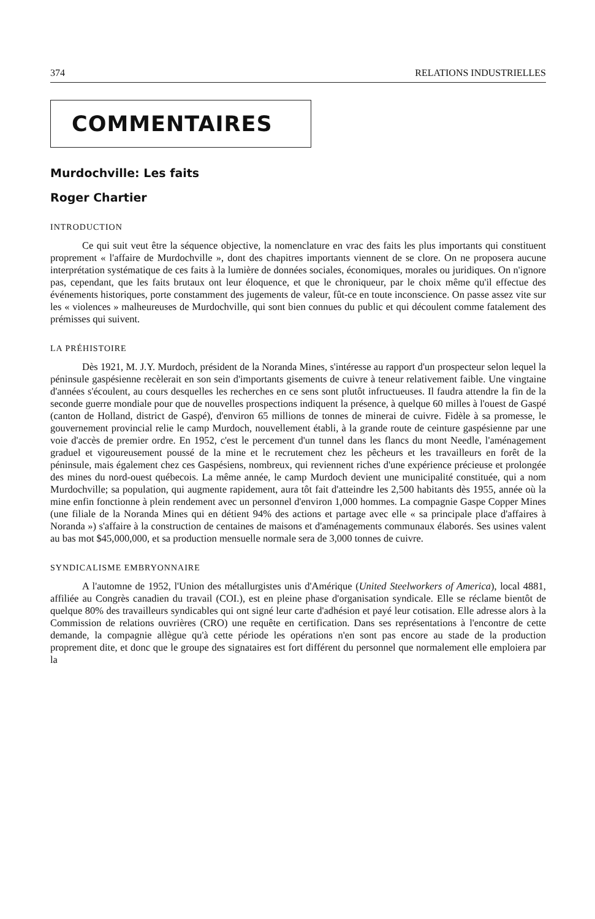374 RELATIONS INDUSTRIELLES
COMMENTAIRES
Murdochville: Les faits
Roger Chartier
INTRODUCTION
Ce qui suit veut être la séquence objective, la nomenclature en vrac des faits les plus importants qui constituent proprement « l'affaire de Murdochville », dont des chapitres importants viennent de se clore. On ne proposera aucune interprétation systématique de ces faits à la lumière de données sociales, économiques, morales ou juridiques. On n'ignore pas, cependant, que les faits brutaux ont leur éloquence, et que le chroniqueur, par le choix même qu'il effectue des événements historiques, porte constamment des jugements de valeur, fût-ce en toute inconscience. On passe assez vite sur les « violences » malheureuses de Murdochville, qui sont bien connues du public et qui découlent comme fatalement des prémisses qui suivent.
LA PRÉHISTOIRE
Dès 1921, M. J.Y. Murdoch, président de la Noranda Mines, s'intéresse au rapport d'un prospecteur selon lequel la péninsule gaspésienne recèlerait en son sein d'importants gisements de cuivre à teneur relativement faible. Une vingtaine d'années s'écoulent, au cours desquelles les recherches en ce sens sont plutôt infructueuses. Il faudra attendre la fin de la seconde guerre mondiale pour que de nouvelles prospections indiquent la présence, à quelque 60 milles à l'ouest de Gaspé (canton de Holland, district de Gaspé), d'environ 65 millions de tonnes de minerai de cuivre. Fidèle à sa promesse, le gouvernement provincial relie le camp Murdoch, nouvellement établi, à la grande route de ceinture gaspésienne par une voie d'accès de premier ordre. En 1952, c'est le percement d'un tunnel dans les flancs du mont Needle, l'aménagement graduel et vigoureusement poussé de la mine et le recrutement chez les pêcheurs et les travailleurs en forêt de la péninsule, mais également chez ces Gaspésiens, nombreux, qui reviennent riches d'une expérience précieuse et prolongée des mines du nord-ouest québecois. La même année, le camp Murdoch devient une municipalité constituée, qui a nom Murdochville; sa population, qui augmente rapidement, aura tôt fait d'atteindre les 2,500 habitants dès 1955, année où la mine enfin fonctionne à plein rendement avec un personnel d'environ 1,000 hommes. La compagnie Gaspe Copper Mines (une filiale de la Noranda Mines qui en détient 94% des actions et partage avec elle « sa principale place d'affaires à Noranda ») s'affaire à la construction de centaines de maisons et d'aménagements communaux élaborés. Ses usines valent au bas mot $45,000,000, et sa production mensuelle normale sera de 3,000 tonnes de cuivre.
SYNDICALISME EMBRYONNAIRE
A l'automne de 1952, l'Union des métallurgistes unis d'Amérique (United Steelworkers of America), local 4881, affiliée au Congrès canadien du travail (COI.), est en pleine phase d'organisation syndicale. Elle se réclame bientôt de quelque 80% des travailleurs syndicables qui ont signé leur carte d'adhésion et payé leur cotisation. Elle adresse alors à la Commission de relations ouvrières (CRO) une requête en certification. Dans ses représentations à l'encontre de cette demande, la compagnie allègue qu'à cette période les opérations n'en sont pas encore au stade de la production proprement dite, et donc que le groupe des signataires est fort différent du personnel que normalement elle emploiera par la